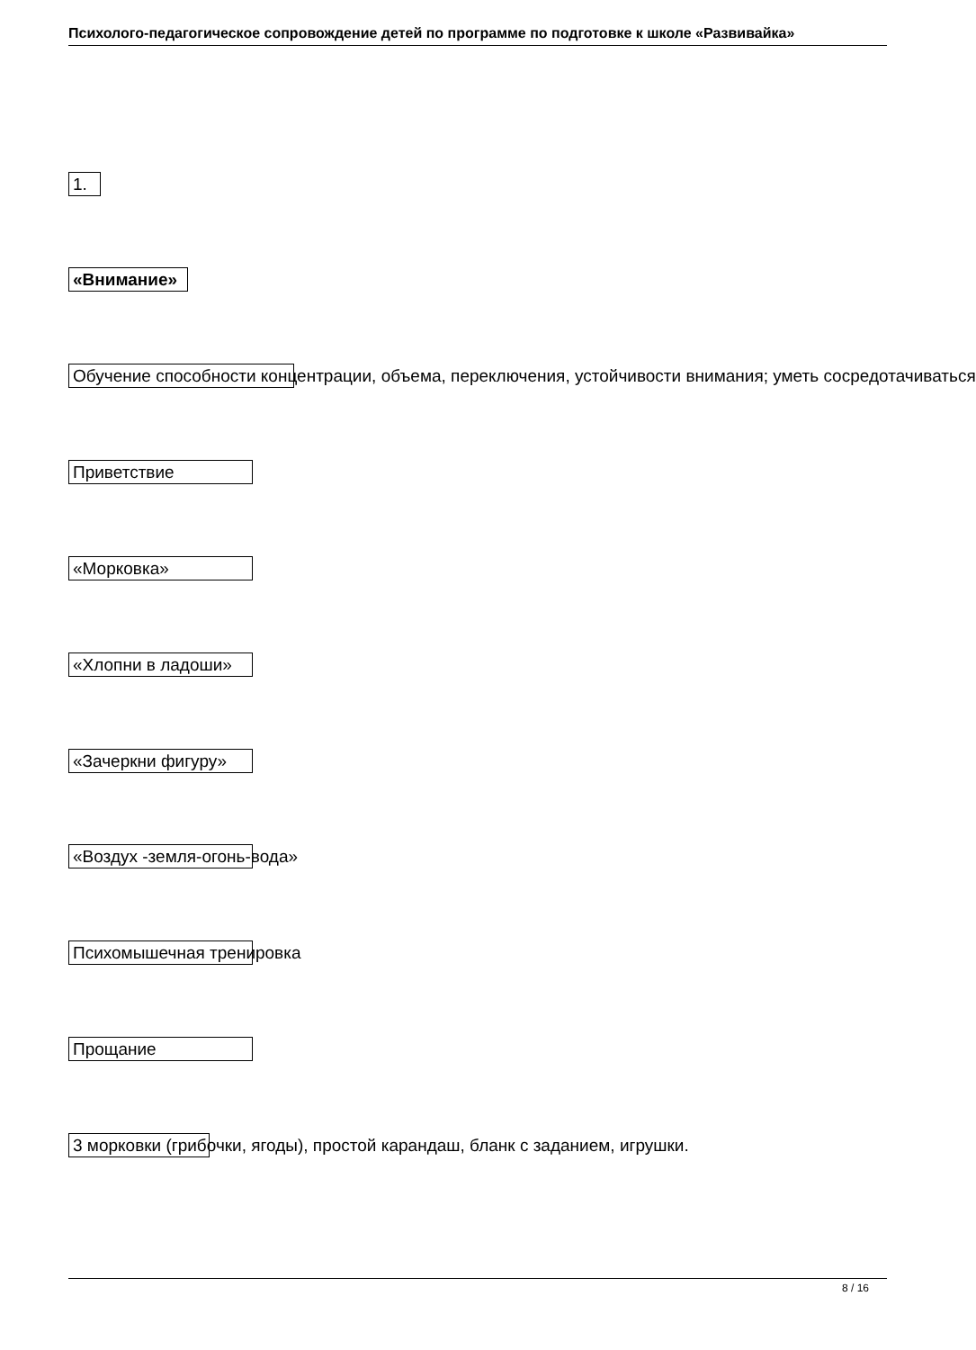Психолого-педагогическое сопровождение детей по программе по подготовке к школе «Развивайка»
1.
«Внимание»
Обучение способности концентрации, объема, переключения, устойчивости внимания; уметь сосредотачиваться
Приветствие
«Морковка»
«Хлопни в ладоши»
«Зачеркни фигуру»
«Воздух -земля-огонь-вода»
Психомышечная тренировка
Прощание
3 морковки (грибочки, ягоды), простой карандаш, бланк с заданием, игрушки.
8 / 16